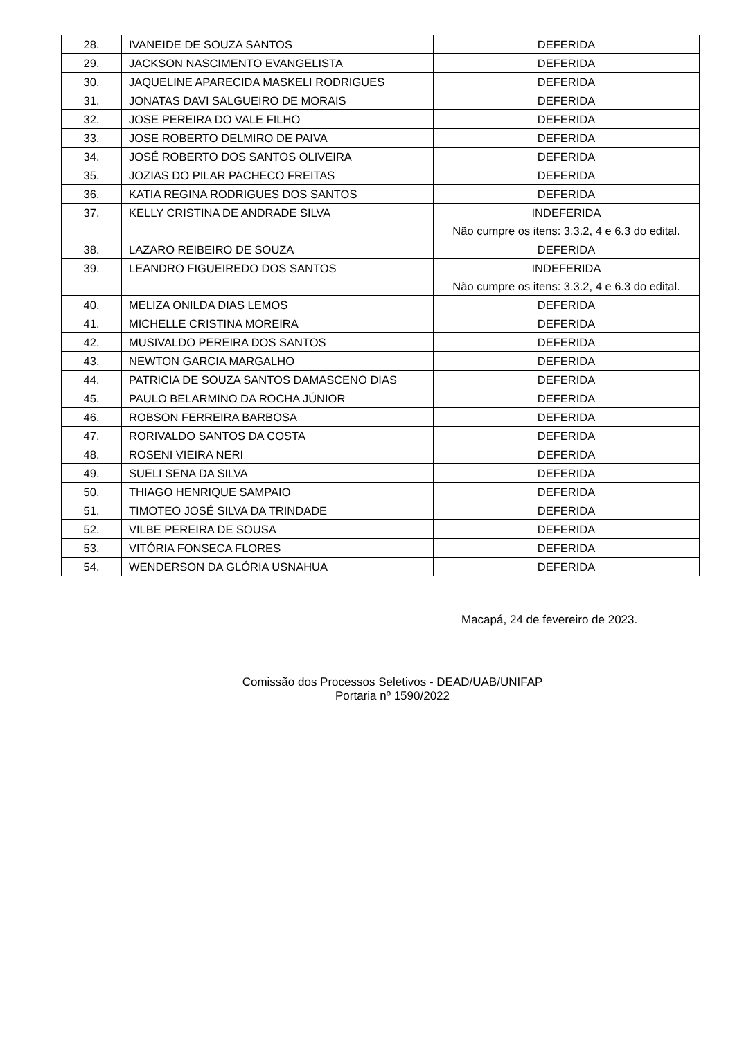| 28. | IVANEIDE DE SOUZA SANTOS | DEFERIDA |
| 29. | JACKSON NASCIMENTO EVANGELISTA | DEFERIDA |
| 30. | JAQUELINE APARECIDA MASKELI RODRIGUES | DEFERIDA |
| 31. | JONATAS DAVI SALGUEIRO DE MORAIS | DEFERIDA |
| 32. | JOSE PEREIRA DO VALE FILHO | DEFERIDA |
| 33. | JOSE ROBERTO DELMIRO DE PAIVA | DEFERIDA |
| 34. | JOSÉ ROBERTO DOS SANTOS OLIVEIRA | DEFERIDA |
| 35. | JOZIAS DO PILAR PACHECO FREITAS | DEFERIDA |
| 36. | KATIA REGINA RODRIGUES DOS SANTOS | DEFERIDA |
| 37. | KELLY CRISTINA DE ANDRADE SILVA | INDEFERIDA Não cumpre os itens: 3.3.2, 4 e 6.3 do edital. |
| 38. | LAZARO REIBEIRO DE SOUZA | DEFERIDA |
| 39. | LEANDRO FIGUEIREDO DOS SANTOS | INDEFERIDA Não cumpre os itens: 3.3.2, 4 e 6.3 do edital. |
| 40. | MELIZA ONILDA DIAS LEMOS | DEFERIDA |
| 41. | MICHELLE CRISTINA MOREIRA | DEFERIDA |
| 42. | MUSIVALDO PEREIRA DOS SANTOS | DEFERIDA |
| 43. | NEWTON GARCIA MARGALHO | DEFERIDA |
| 44. | PATRICIA DE SOUZA SANTOS DAMASCENO DIAS | DEFERIDA |
| 45. | PAULO BELARMINO DA ROCHA JÚNIOR | DEFERIDA |
| 46. | ROBSON FERREIRA BARBOSA | DEFERIDA |
| 47. | RORIVALDO SANTOS DA COSTA | DEFERIDA |
| 48. | ROSENI VIEIRA NERI | DEFERIDA |
| 49. | SUELI SENA DA SILVA | DEFERIDA |
| 50. | THIAGO HENRIQUE SAMPAIO | DEFERIDA |
| 51. | TIMOTEO JOSÉ SILVA DA TRINDADE | DEFERIDA |
| 52. | VILBE PEREIRA DE SOUSA | DEFERIDA |
| 53. | VITÓRIA FONSECA FLORES | DEFERIDA |
| 54. | WENDERSON DA GLÓRIA USNAHUA | DEFERIDA |
Macapá, 24 de fevereiro de 2023.
Comissão dos Processos Seletivos - DEAD/UAB/UNIFAP
Portaria nº 1590/2022